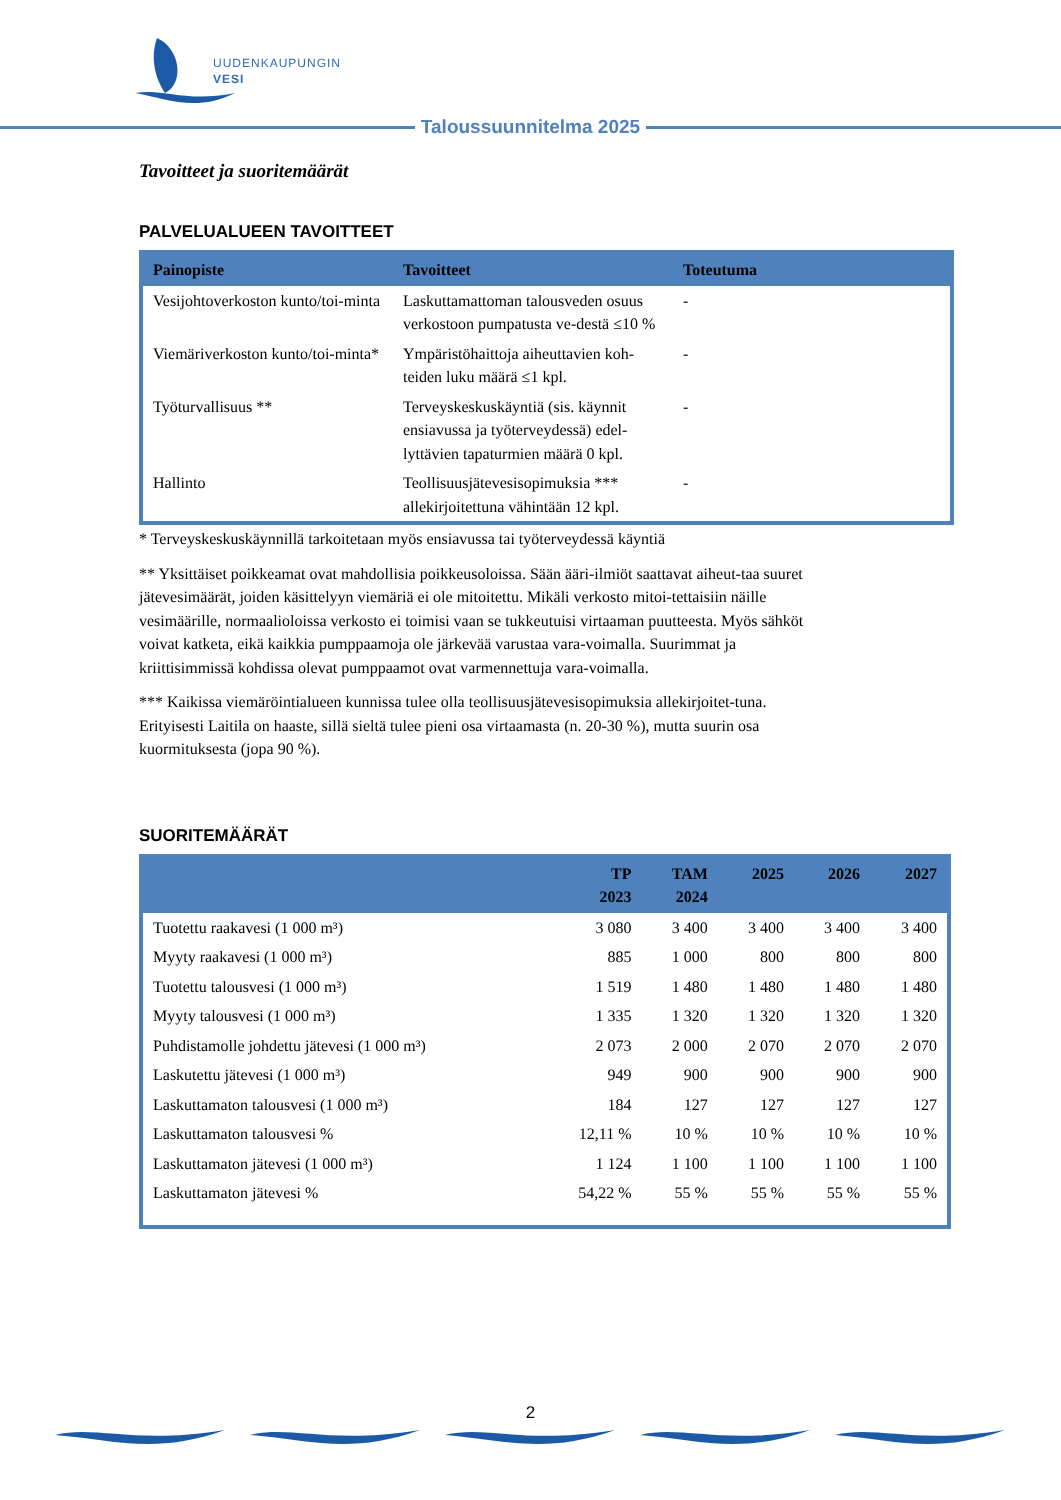UUDENKAUPUNGIN
VESI
Taloussuunnitelma 2025
Tavoitteet ja suoritemäärät
PALVELUALUEEN TAVOITTEET
| Painopiste | Tavoitteet | Toteutuma |
| --- | --- | --- |
| Vesijohtoverkoston kunto/toi-minta | Laskuttamattoman talousveden osuus verkostoon pumpatusta ve-destä ≤10 % | - |
| Viemäriverkoston kunto/toi-minta* | Ympäristöhaittoja aiheuttavien koh-teiden luku määrä ≤1 kpl. | - |
| Työturvallisuus ** | Terveyskeskuskäyntiä (sis. käynnit ensiavussa ja työterveydessä) edel-lyttävien tapaturmien määrä 0 kpl. | - |
| Hallinto | Teollisuusjätevesisopimuksia *** allekirjoitettuna vähintään 12 kpl. | - |
* Terveyskeskuskäynnillä tarkoitetaan myös ensiavussa tai työterveydessä käyntiä
** Yksittäiset poikkeamat ovat mahdollisia poikkeusoloissa. Sään ääri-ilmiöt saattavat aiheut-taa suuret jätevesimäärät, joiden käsittelyyn viemäriä ei ole mitoitettu. Mikäli verkosto mitoi-tettaisiin näille vesimäärille, normaalioloissa verkosto ei toimisi vaan se tukkeutuisi virtaaman puutteesta. Myös sähköt voivat katketa, eikä kaikkia pumppaamoja ole järkevää varustaa vara-voimalla. Suurimmat ja kriittisimmissä kohdissa olevat pumppaamot ovat varmennettuja vara-voimalla.
*** Kaikissa viemäröintialueen kunnissa tulee olla teollisuusjätevesisopimuksia allekirjoitet-tuna. Erityisesti Laitila on haaste, sillä sieltä tulee pieni osa virtaamasta (n. 20-30 %), mutta suurin osa kuormituksesta (jopa 90 %).
SUORITEMÄÄRÄT
| | TP 2023 | TAM 2024 | 2025 | 2026 | 2027 |
| --- | --- | --- | --- | --- | --- |
| Tuotettu raakavesi (1 000 m³) | 3 080 | 3 400 | 3 400 | 3 400 | 3 400 |
| Myyty raakavesi (1 000 m³) | 885 | 1 000 | 800 | 800 | 800 |
| Tuotettu talousvesi (1 000 m³) | 1 519 | 1 480 | 1 480 | 1 480 | 1 480 |
| Myyty talousvesi (1 000 m³) | 1 335 | 1 320 | 1 320 | 1 320 | 1 320 |
| Puhdistamolle johdettu jätevesi (1 000 m³) | 2 073 | 2 000 | 2 070 | 2 070 | 2 070 |
| Laskutettu jätevesi (1 000 m³) | 949 | 900 | 900 | 900 | 900 |
| Laskuttamaton talousvesi (1 000 m³) | 184 | 127 | 127 | 127 | 127 |
| Laskuttamaton talousvesi % | 12,11 % | 10 % | 10 % | 10 % | 10 % |
| Laskuttamaton jätevesi (1 000 m³) | 1 124 | 1 100 | 1 100 | 1 100 | 1 100 |
| Laskuttamaton jätevesi % | 54,22 % | 55 % | 55 % | 55 % | 55 % |
2